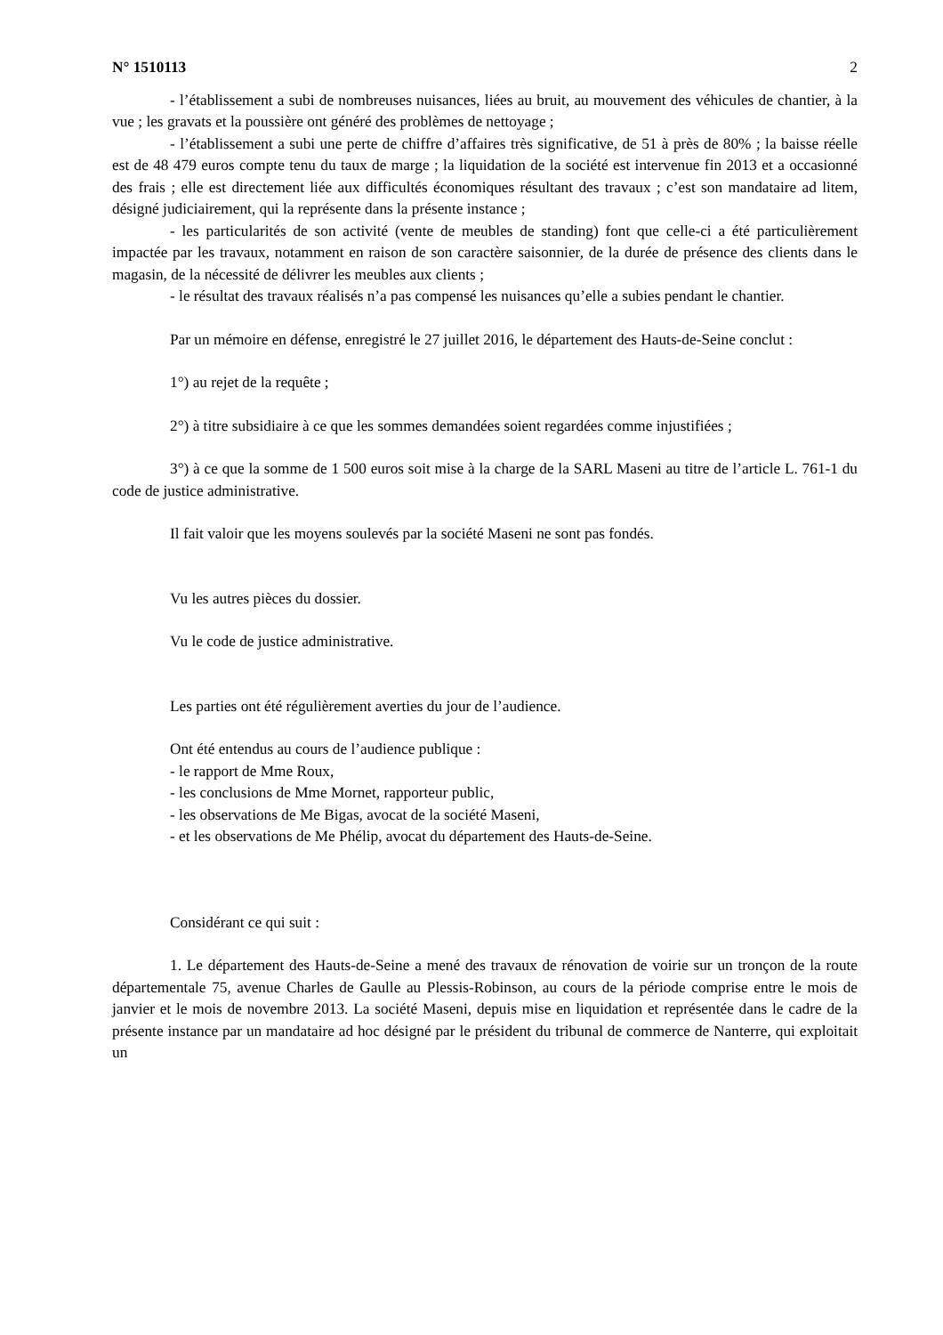N° 1510113 2
- l’établissement a subi de nombreuses nuisances, liées au bruit, au mouvement des véhicules de chantier, à la vue ; les gravats et la poussière ont généré des problèmes de nettoyage ;
- l’établissement a subi une perte de chiffre d’affaires très significative, de 51 à près de 80% ; la baisse réelle est de 48 479 euros compte tenu du taux de marge ; la liquidation de la société est intervenue fin 2013 et a occasionné des frais ; elle est directement liée aux difficultés économiques résultant des travaux ; c’est son mandataire ad litem, désigné judiciairement, qui la représente dans la présente instance ;
- les particularités de son activité (vente de meubles de standing) font que celle-ci a été particulièrement impactée par les travaux, notamment en raison de son caractère saisonnier, de la durée de présence des clients dans le magasin, de la nécessité de délivrer les meubles aux clients ;
- le résultat des travaux réalisés n’a pas compensé les nuisances qu’elle a subies pendant le chantier.
Par un mémoire en défense, enregistré le 27 juillet 2016, le département des Hauts-de-Seine conclut :
1°) au rejet de la requête ;
2°) à titre subsidiaire à ce que les sommes demandées soient regardées comme injustifiées ;
3°) à ce que la somme de 1 500 euros soit mise à la charge de la SARL Maseni au titre de l’article L. 761-1 du code de justice administrative.
Il fait valoir que les moyens soulevés par la société Maseni ne sont pas fondés.
Vu les autres pièces du dossier.
Vu le code de justice administrative.
Les parties ont été régulièrement averties du jour de l’audience.
Ont été entendus au cours de l’audience publique :
- le rapport de Mme Roux,
- les conclusions de Mme Mornet, rapporteur public,
- les observations de Me Bigas, avocat de la société Maseni,
- et les observations de Me Phélip, avocat du département des Hauts-de-Seine.
Considérant ce qui suit :
1. Le département des Hauts-de-Seine a mené des travaux de rénovation de voirie sur un tronçon de la route départementale 75, avenue Charles de Gaulle au Plessis-Robinson, au cours de la période comprise entre le mois de janvier et le mois de novembre 2013. La société Maseni, depuis mise en liquidation et représentée dans le cadre de la présente instance par un mandataire ad hoc désigné par le président du tribunal de commerce de Nanterre, qui exploitait un